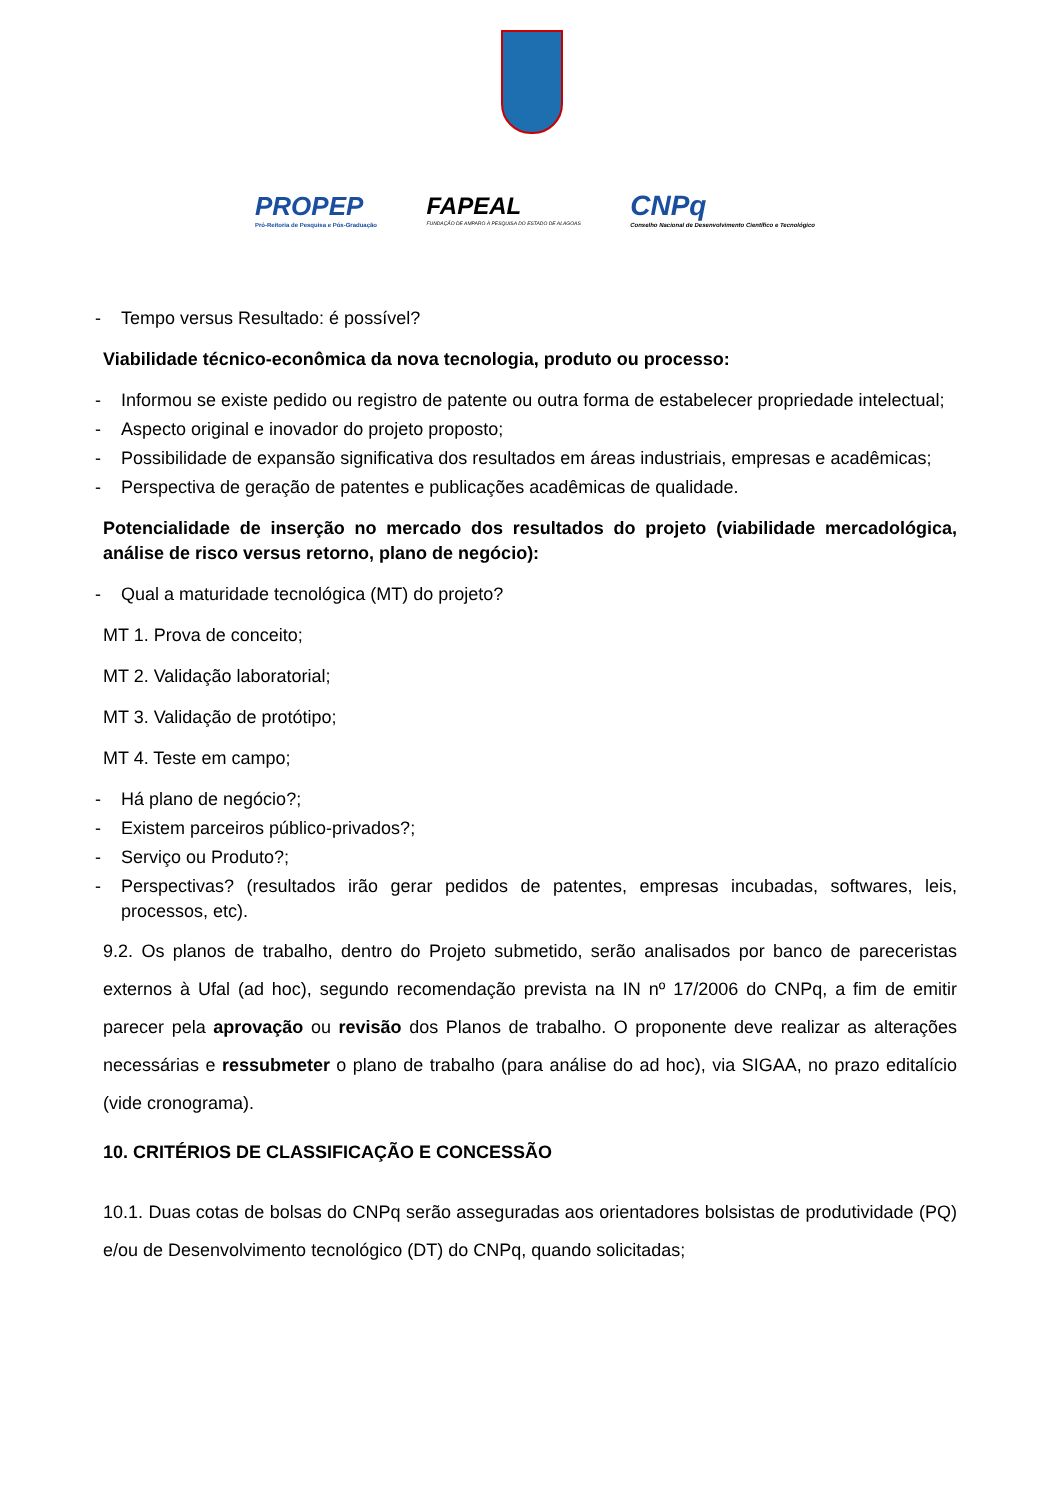PROPEP
Pró-Reitoria de Pesquisa e Pós-Graduação
FAPEAL
FUNDAÇÃO DE AMPARO À PESQUISA DO ESTADO DE ALAGOAS
CNPq
Conselho Nacional de Desenvolvimento Científico e Tecnológico
- Tempo versus Resultado: é possível?
Viabilidade técnico-econômica da nova tecnologia, produto ou processo:
- Informou se existe pedido ou registro de patente ou outra forma de estabelecer propriedade intelectual;
- Aspecto original e inovador do projeto proposto;
- Possibilidade de expansão significativa dos resultados em áreas industriais, empresas e acadêmicas;
- Perspectiva de geração de patentes e publicações acadêmicas de qualidade.
Potencialidade de inserção no mercado dos resultados do projeto (viabilidade mercadológica, análise de risco versus retorno, plano de negócio):
- Qual a maturidade tecnológica (MT) do projeto?
MT 1. Prova de conceito;
MT 2. Validação laboratorial;
MT 3. Validação de protótipo;
MT 4. Teste em campo;
- Há plano de negócio?;
- Existem parceiros público-privados?;
- Serviço ou Produto?;
- Perspectivas? (resultados irão gerar pedidos de patentes, empresas incubadas, softwares, leis, processos, etc).
9.2. Os planos de trabalho, dentro do Projeto submetido, serão analisados por banco de pareceristas externos à Ufal (ad hoc), segundo recomendação prevista na IN nº 17/2006 do CNPq, a fim de emitir parecer pela aprovação ou revisão dos Planos de trabalho. O proponente deve realizar as alterações necessárias e ressubmeter o plano de trabalho (para análise do ad hoc), via SIGAA, no prazo editalício (vide cronograma).
10. CRITÉRIOS DE CLASSIFICAÇÃO E CONCESSÃO
10.1. Duas cotas de bolsas do CNPq serão asseguradas aos orientadores bolsistas de produtividade (PQ) e/ou de Desenvolvimento tecnológico (DT) do CNPq, quando solicitadas;